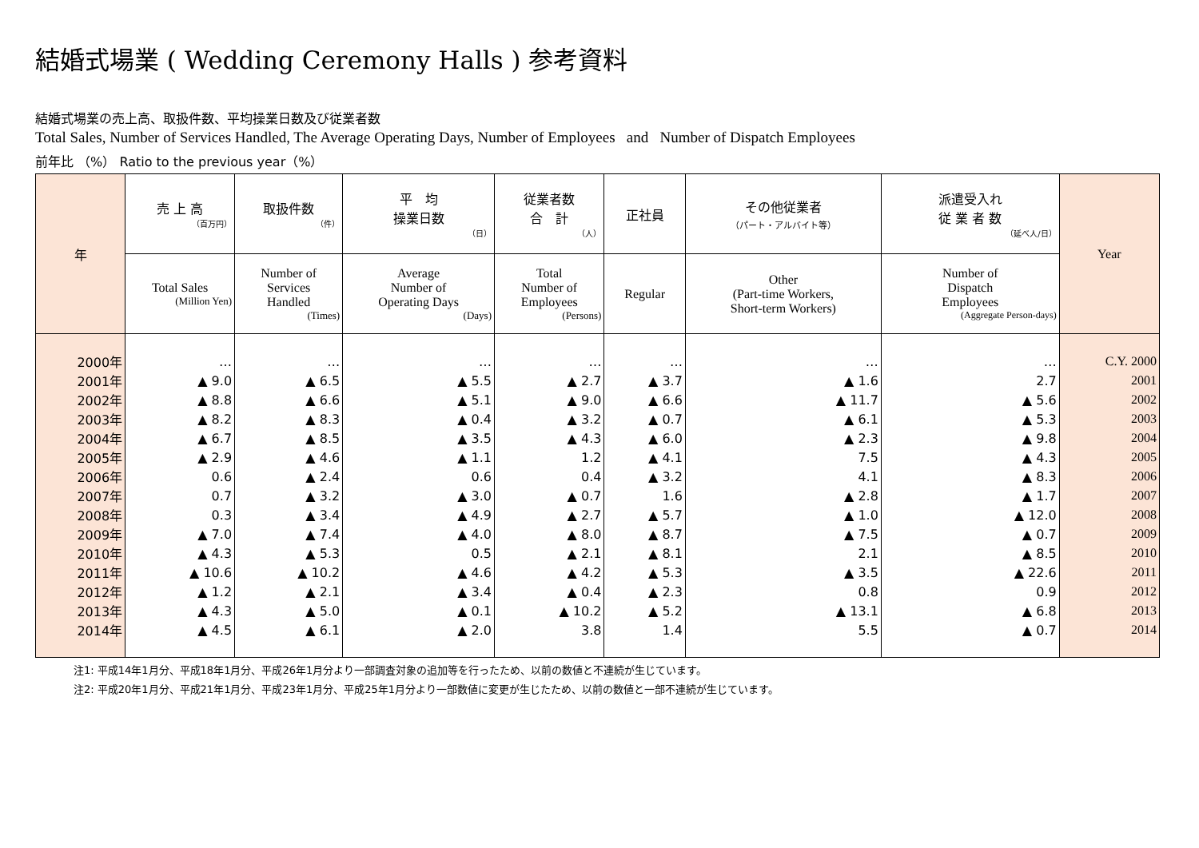結婚式場業 ( Wedding Ceremony Halls ) 参考資料
結婚式場業の売上高、取扱件数、平均操業日数及び従業者数
Total Sales, Number of Services Handled, The Average Operating Days, Number of Employees and Number of Dispatch Employees
前年比 （%） Ratio to the previous year（%）
| 年 | 売 上 高 （百万円） | 取扱件数 （件） | 平 均 操業日数 （日） | 従業者数 合 計 （人） | 正社員 | その他従業者 （パート・アルバイト等） | 派遣受入れ 従 業 者 数 （延べ人/日） | Year |
| --- | --- | --- | --- | --- | --- | --- | --- | --- |
| | Total Sales (Million Yen) | Number of Services Handled (Times) | Average Number of Operating Days (Days) | Total Number of Employees (Persons) | Regular | Other (Part-time Workers, Short-term Workers) | Number of Dispatch Employees (Aggregate Person-days) | |
| 2000年 | … | … | … | … | … | … | … | C.Y. 2000 |
| 2001年 | ▲ 9.0 | ▲ 6.5 | ▲ 5.5 | ▲ 2.7 | ▲ 3.7 | ▲ 1.6 | 2.7 | 2001 |
| 2002年 | ▲ 8.8 | ▲ 6.6 | ▲ 5.1 | ▲ 9.0 | ▲ 6.6 | ▲ 11.7 | ▲ 5.6 | 2002 |
| 2003年 | ▲ 8.2 | ▲ 8.3 | ▲ 0.4 | ▲ 3.2 | ▲ 0.7 | ▲ 6.1 | ▲ 5.3 | 2003 |
| 2004年 | ▲ 6.7 | ▲ 8.5 | ▲ 3.5 | ▲ 4.3 | ▲ 6.0 | ▲ 2.3 | ▲ 9.8 | 2004 |
| 2005年 | ▲ 2.9 | ▲ 4.6 | ▲ 1.1 | 1.2 | ▲ 4.1 | 7.5 | ▲ 4.3 | 2005 |
| 2006年 | 0.6 | ▲ 2.4 | 0.6 | 0.4 | ▲ 3.2 | 4.1 | ▲ 8.3 | 2006 |
| 2007年 | 0.7 | ▲ 3.2 | ▲ 3.0 | ▲ 0.7 | 1.6 | ▲ 2.8 | ▲ 1.7 | 2007 |
| 2008年 | 0.3 | ▲ 3.4 | ▲ 4.9 | ▲ 2.7 | ▲ 5.7 | ▲ 1.0 | ▲ 12.0 | 2008 |
| 2009年 | ▲ 7.0 | ▲ 7.4 | ▲ 4.0 | ▲ 8.0 | ▲ 8.7 | ▲ 7.5 | ▲ 0.7 | 2009 |
| 2010年 | ▲ 4.3 | ▲ 5.3 | 0.5 | ▲ 2.1 | ▲ 8.1 | 2.1 | ▲ 8.5 | 2010 |
| 2011年 | ▲ 10.6 | ▲ 10.2 | ▲ 4.6 | ▲ 4.2 | ▲ 5.3 | ▲ 3.5 | ▲ 22.6 | 2011 |
| 2012年 | ▲ 1.2 | ▲ 2.1 | ▲ 3.4 | ▲ 0.4 | ▲ 2.3 | 0.8 | 0.9 | 2012 |
| 2013年 | ▲ 4.3 | ▲ 5.0 | ▲ 0.1 | ▲ 10.2 | ▲ 5.2 | ▲ 13.1 | ▲ 6.8 | 2013 |
| 2014年 | ▲ 4.5 | ▲ 6.1 | ▲ 2.0 | 3.8 | 1.4 | 5.5 | ▲ 0.7 | 2014 |
注1: 平成14年1月分、平成18年1月分、平成26年1月分より一部調査対象の追加等を行ったため、以前の数値と不連続が生じています。
注2: 平成20年1月分、平成21年1月分、平成23年1月分、平成25年1月分より一部数値に変更が生じたため、以前の数値と一部不連続が生じています。